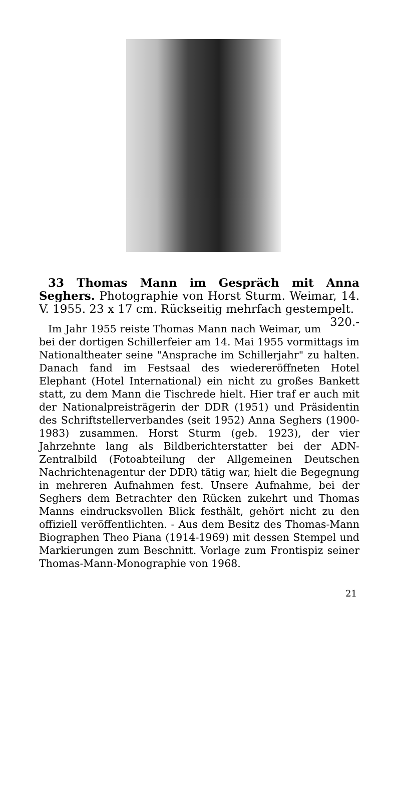33 Thomas Mann im Gespräch mit Anna Seghers. Photographie von Horst Sturm. Weimar, 14. V. 1955. 23 x 17 cm. Rückseitig mehrfach gestempelt. 320.-
Im Jahr 1955 reiste Thomas Mann nach Weimar, um bei der dortigen Schillerfeier am 14. Mai 1955 vormittags im Nationaltheater seine "Ansprache im Schillerjahr" zu halten. Danach fand im Festsaal des wiedereröffneten Hotel Elephant (Hotel International) ein nicht zu großes Bankett statt, zu dem Mann die Tischrede hielt. Hier traf er auch mit der Nationalpreisträgerin der DDR (1951) und Präsidentin des Schriftstellerverbandes (seit 1952) Anna Seghers (1900-1983) zusammen. Horst Sturm (geb. 1923), der vier Jahrzehnte lang als Bildberichterstatter bei der ADN-Zentralbild (Fotoabteilung der Allgemeinen Deutschen Nachrichtenagentur der DDR) tätig war, hielt die Begegnung in mehreren Aufnahmen fest. Unsere Aufnahme, bei der Seghers dem Betrachter den Rücken zukehrt und Thomas Manns eindrucksvollen Blick festhält, gehört nicht zu den offiziell veröffentlichten. - Aus dem Besitz des Thomas-Mann Biographen Theo Piana (1914-1969) mit dessen Stempel und Markierungen zum Beschnitt. Vorlage zum Frontispiz seiner Thomas-Mann-Monographie von 1968.
21